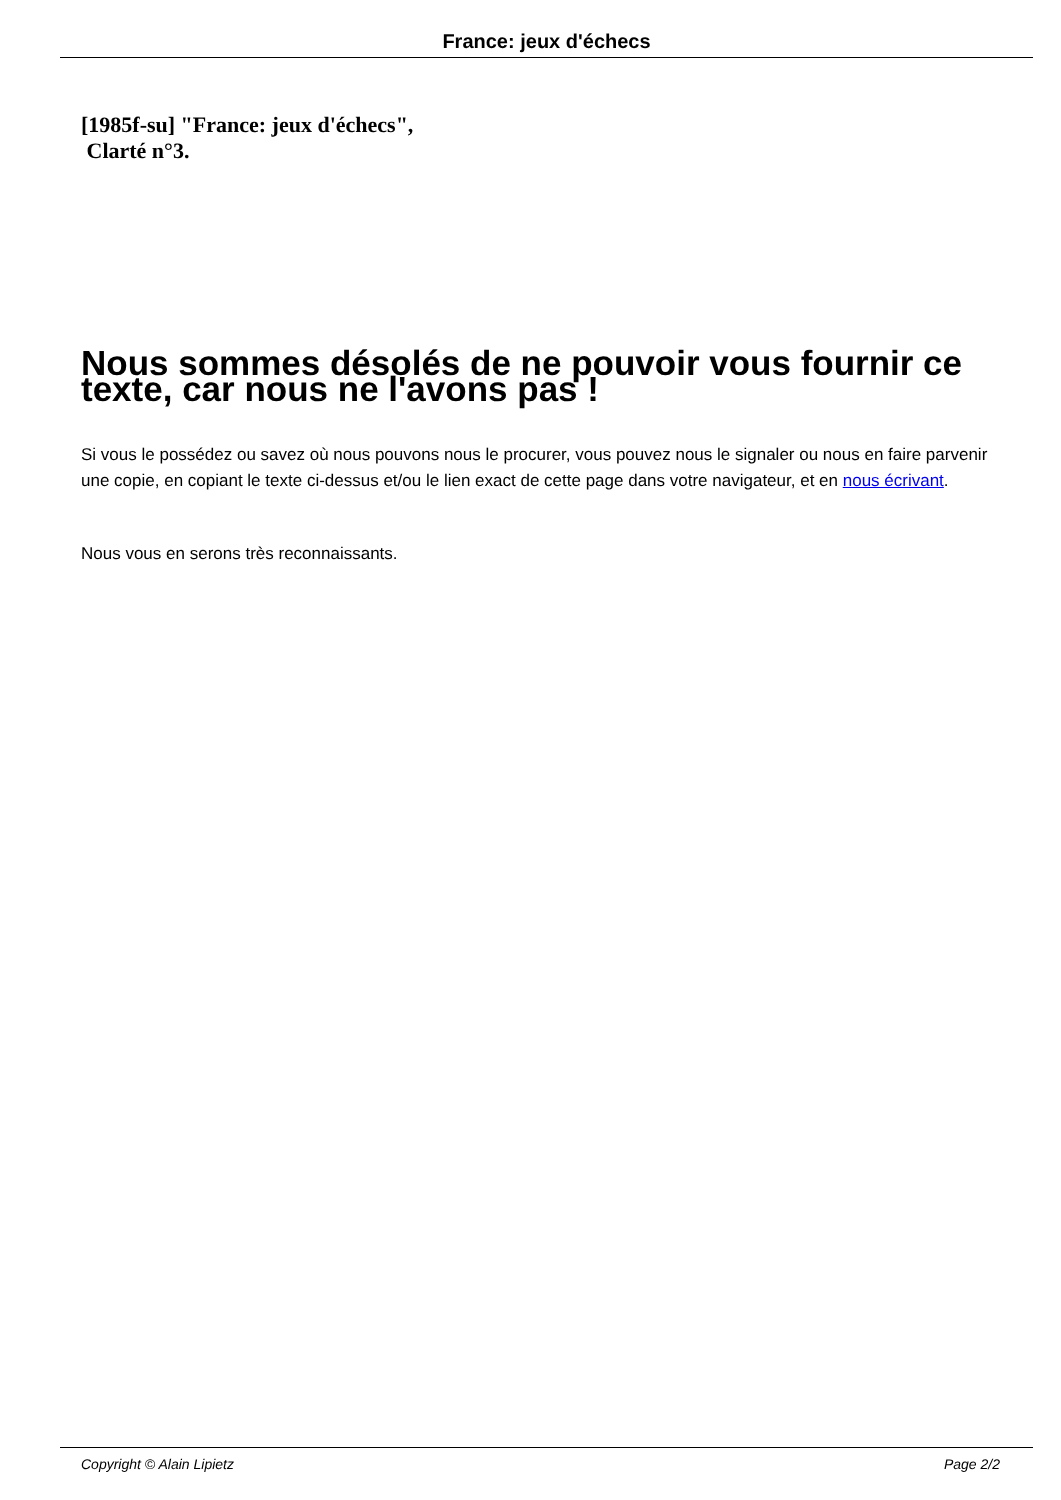France: jeux d'échecs
[1985f-su] "France: jeux d'échecs",
Clarté n°3.
Nous sommes désolés de ne pouvoir vous fournir ce texte, car nous ne l'avons pas !
Si vous le possédez ou savez où nous pouvons nous le procurer, vous pouvez nous le signaler ou nous en faire parvenir une copie, en copiant le texte ci-dessus et/ou le lien exact de cette page dans votre navigateur, et en nous écrivant.
Nous vous en serons très reconnaissants.
Copyright © Alain Lipietz Page 2/2